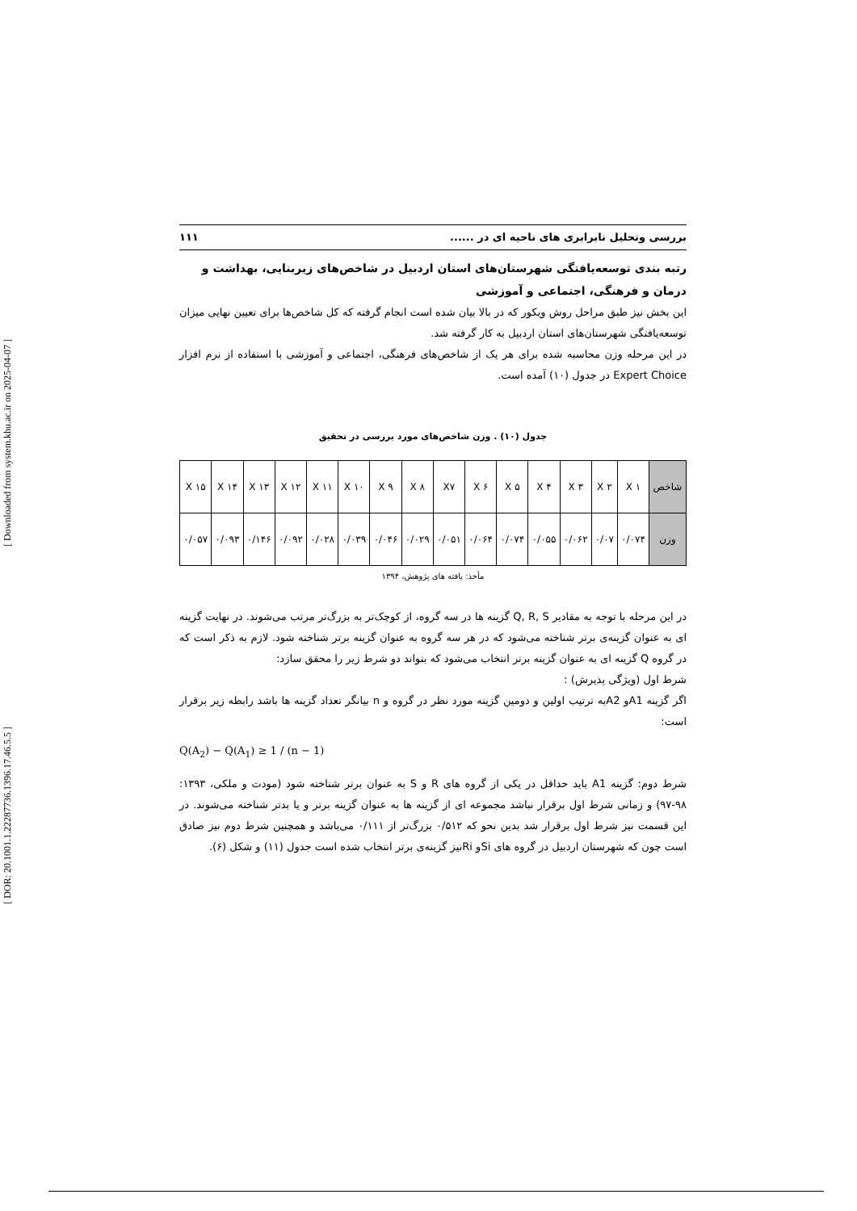[ Downloaded from system.khu.ac.ir on 2025-04-07 ]
[ DOR: 20.1001.1.22287736.1396.17.46.5.5 ]
بررسی وتحلیل نابرابری های ناحیه ای در ...... ۱۱۱
رتبه بندی توسعه‌یافتگی شهرستان‌های استان اردبیل در شاخص‌های زیربنایی، بهداشت و درمان و فرهنگی، اجتماعی و آموزشی
این بخش نیز طبق مراحل روش ویکور که در بالا بیان شده است انجام گرفته که کل شاخص‌ها برای تعیین نهایی میزان توسعه‌یافتگی شهرستان‌های استان اردبیل به کار گرفته شد.
در این مرحله وزن محاسبه شده برای هر یک از شاخص‌های فرهنگی، اجتماعی و آموزشی با استفاده از نرم افزار Expert Choice در جدول (۱۰) آمده است.
جدول (۱۰) . وزن شاخص‌های مورد بررسی در تحقیق
| شاخص | ۱ X | ۲ X | ۳ X | ۴ X | ۵ X | ۶ X | X۷ | ۸ X | ۹ X | ۱۰ X | ۱۱ X | ۱۲ X | ۱۳ X | ۱۴ X | ۱۵ X |
| وزن | ۰/۰۷۴ | ۰/۰۷ | ۰/۰۶۲ | ۰/۰۵۵ | ۰/۰۷۴ | ۰/۰۶۴ | ۰/۰۵۱ | ۰/۰۲۹ | ۰/۰۴۶ | ۰/۰۳۹ | ۰/۰۲۸ | ۰/۰۹۲ | ۰/۱۴۶ | ۰/۰۹۳ | ۰/۰۵۷ |
مأخذ: یافته های پژوهش، ۱۳۹۴
در این مرحله با توجه به مقادیر Q, R, S گزینه ها در سه گروه، از کوچک‌تر به بزرگ‌تر مرتب می‌شوند. در نهایت گزینه ای به عنوان گزینه‌ی برتر شناخته می‌شود که در هر سه گروه به عنوان گزینه برتر شناخته شود. لازم به ذکر است که در گروه Q گزینه ای به عنوان گزینه برتر انتخاب می‌شود که بتواند دو شرط زیر را محقق سازد:
شرط اول (ویژگی پذیرش) :
اگر گزینه A1و A2به ترتیب اولین و دومین گزینه مورد نظر در گروه و n بیانگر تعداد گزینه ها باشد رابطه زیر برقرار است:
Q(A<sub>2</sub>) − Q(A<sub>1</sub>) ≥ 1 / (n − 1)
شرط دوم: گزینه A1 باید حداقل در یکی از گروه های R و S به عنوان برتر شناخته شود (مودت و ملکی، ۱۳۹۳: ۹۸-۹۷) و زمانی شرط اول برقرار نباشد مجموعه ای از گزینه ها به عنوان گزینه برتر و یا بدتر شناخته می‌شوند. در این قسمت نیز شرط اول برقرار شد بدین نحو که ۰/۵۱۲ بزرگ‌تر از ۰/۱۱۱ می‌باشد و همچنین شرط دوم نیز صادق است چون که شهرستان اردبیل در گروه های Siو Riنیز گزینه‌ی برتر انتخاب شده است جدول (۱۱) و شکل (۶).